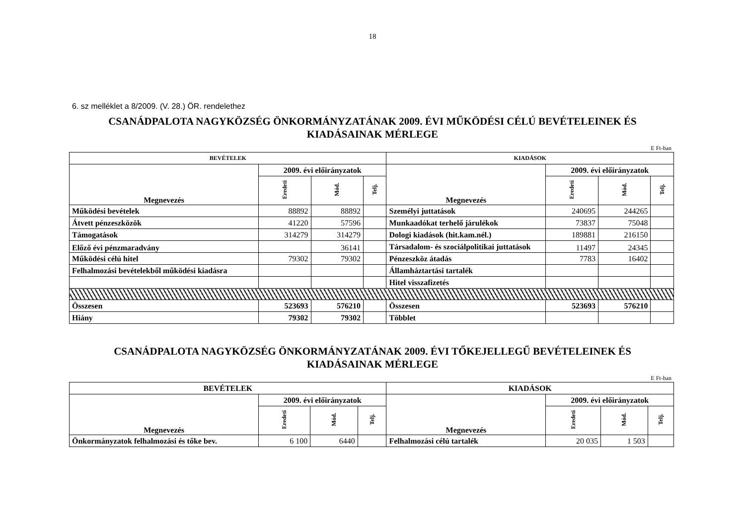18
6. sz melléklet a 8/2009. (V. 28.) ÖR. rendelethez
CSANÁDPALOTA NAGYKÖZSÉG ÖNKORMÁNYZATÁNAK 2009. ÉVI MŰKÖDÉSI CÉLÚ BEVÉTELEINEK ÉS
KIADÁSAINAK MÉRLEGE
E Ft-ban
| BEVÉTELEK | | | | KIADÁSOK | | | |
| --- | --- | --- | --- | --- | --- | --- | --- |
| Megnevezés | 2009. évi előirányzatok | | | Megnevezés | 2009. évi előirányzatok | | |
| | Eredeti | Mód. | Telj. | | Eredeti | Mód. | Telj. |
| Működési bevételek | 88892 | 88892 | | Személyi juttatások | 240695 | 244265 | |
| Átvett pénzeszközök | 41220 | 57596 | | Munkaadókat terhelő járulékok | 73837 | 75048 | |
| Támogatások | 314279 | 314279 | | Dologi kiadások (hit.kam.nél.) | 189881 | 216150 | |
| Előző évi pénzmaradvány | | 36141 | | Társadalom- és szociálpolitikai juttatások | 11497 | 24345 | |
| Működési célú hitel | 79302 | 79302 | | Pénzeszköz átadás | 7783 | 16402 | |
| Felhalmozási bevételekből működési kiadásra | | | | Államháztartási tartalék | | | |
| | | | | Hitel visszafizetés | | | |
| Összesen | 523693 | 576210 | | Összesen | 523693 | 576210 | |
| Hiány | 79302 | 79302 | | Többlet | | | |
CSANÁDPALOTA NAGYKÖZSÉG ÖNKORMÁNYZATÁNAK 2009. ÉVI TŐKEJELLEGŰ BEVÉTELEINEK ÉS
KIADÁSAINAK MÉRLEGE
E Ft-ban
| BEVÉTELEK | | | | KIADÁSOK | | | |
| --- | --- | --- | --- | --- | --- | --- | --- |
| Megnevezés | 2009. évi előirányzatok | | | Megnevezés | 2009. évi előirányzatok | | |
| | Eredeti | Mód. | Telj. | | Eredeti | Mód. | Telj. |
| Önkormányzatok felhalmozási és tőke bev. | 6 100 | 6440 | | Felhalmozási célú tartalék | 20 035 | 1 503 | |